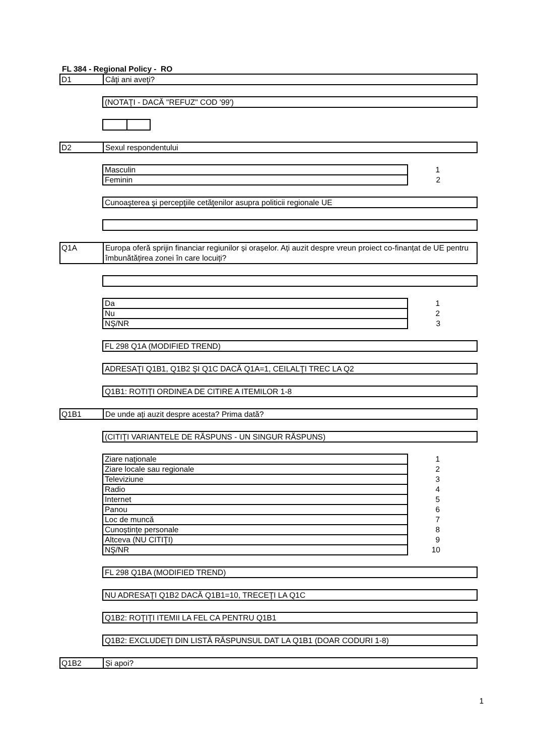FL 384 - Regional Policy - RO
D1 Câţi ani aveţi?
(NOTAŢI - DACĂ "REFUZ" COD '99')
D2 Sexul respondentului
| Masculin | 1 |
| Feminin | 2 |
Cunoaşterea şi percepţiile cetăţenilor asupra politicii regionale UE
Q1A Europa oferă sprijin financiar regiunilor și orașelor. Ați auzit despre vreun proiect co-finanțat de UE pentru îmbunătățirea zonei în care locuiți?
| Da | 1 |
| Nu | 2 |
| NŞ/NR | 3 |
FL 298 Q1A (MODIFIED TREND)
ADRESAŢI Q1B1, Q1B2 ŞI Q1C DACĂ Q1A=1, CEILALŢI TREC LA Q2
Q1B1: ROTIŢI ORDINEA DE CITIRE A ITEMILOR 1-8
Q1B1 De unde ați auzit despre acesta? Prima dată?
(CITIŢI VARIANTELE DE RĂSPUNS - UN SINGUR RĂSPUNS)
| Ziare naţionale | 1 |
| Ziare locale sau regionale | 2 |
| Televiziune | 3 |
| Radio | 4 |
| Internet | 5 |
| Panou | 6 |
| Loc de muncă | 7 |
| Cunoștințe personale | 8 |
| Altceva (NU CITIŢI) | 9 |
| NŞ/NR | 10 |
FL 298 Q1BA (MODIFIED TREND)
NU ADRESAŢI Q1B2 DACĂ Q1B1=10, TRECEŢI LA Q1C
Q1B2: ROŢIŢI ITEMII LA FEL CA PENTRU Q1B1
Q1B2: EXCLUDEŢI DIN LISTĂ RĂSPUNSUL DAT LA Q1B1 (DOAR CODURI 1-8)
Q1B2 Și apoi?
1